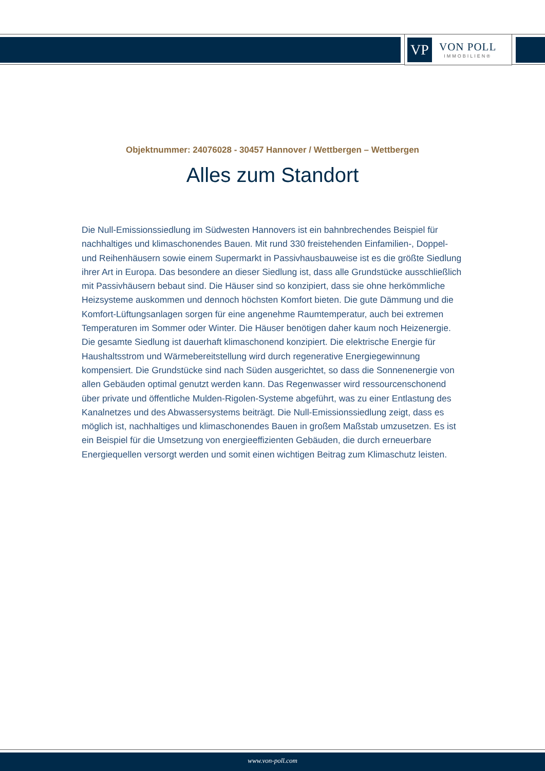VP
VON POLL
IMMOBILIEN®
Objektnummer: 24076028 - 30457 Hannover / Wettbergen – Wettbergen
Alles zum Standort
Die Null-Emissionssiedlung im Südwesten Hannovers ist ein bahnbrechendes Beispiel für nachhaltiges und klimaschonendes Bauen. Mit rund 330 freistehenden Einfamilien-, Doppel- und Reihenhäusern sowie einem Supermarkt in Passivhausbauweise ist es die größte Siedlung ihrer Art in Europa. Das besondere an dieser Siedlung ist, dass alle Grundstücke ausschließlich mit Passivhäusern bebaut sind. Die Häuser sind so konzipiert, dass sie ohne herkömmliche Heizsysteme auskommen und dennoch höchsten Komfort bieten. Die gute Dämmung und die Komfort-Lüftungsanlagen sorgen für eine angenehme Raumtemperatur, auch bei extremen Temperaturen im Sommer oder Winter. Die Häuser benötigen daher kaum noch Heizenergie. Die gesamte Siedlung ist dauerhaft klimaschonend konzipiert. Die elektrische Energie für Haushaltsstrom und Wärmebereitstellung wird durch regenerative Energiegewinnung kompensiert. Die Grundstücke sind nach Süden ausgerichtet, so dass die Sonnenenergie von allen Gebäuden optimal genutzt werden kann. Das Regenwasser wird ressourcenschonend über private und öffentliche Mulden-Rigolen-Systeme abgeführt, was zu einer Entlastung des Kanalnetzes und des Abwassersystems beiträgt. Die Null-Emissionssiedlung zeigt, dass es möglich ist, nachhaltiges und klimaschonendes Bauen in großem Maßstab umzusetzen. Es ist ein Beispiel für die Umsetzung von energieeffizienten Gebäuden, die durch erneuerbare Energiequellen versorgt werden und somit einen wichtigen Beitrag zum Klimaschutz leisten.
www.von-poll.com